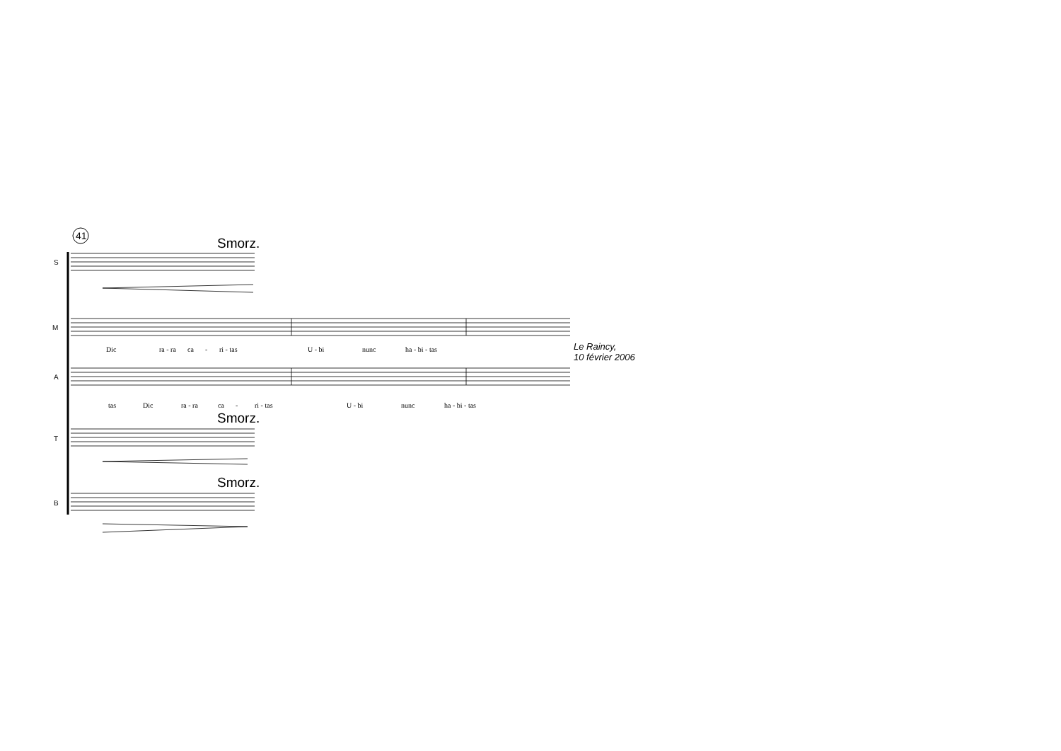41 Smorz.
S
M
Dic ra - ra ca - ri - tas U - bi nunc ha - bi - tas
Le Raincy,
10 février 2006
A
tas Dic ra - ra ca - ri - tas U - bi nunc ha - bi - tas
Smorz.
T
Smorz.
B